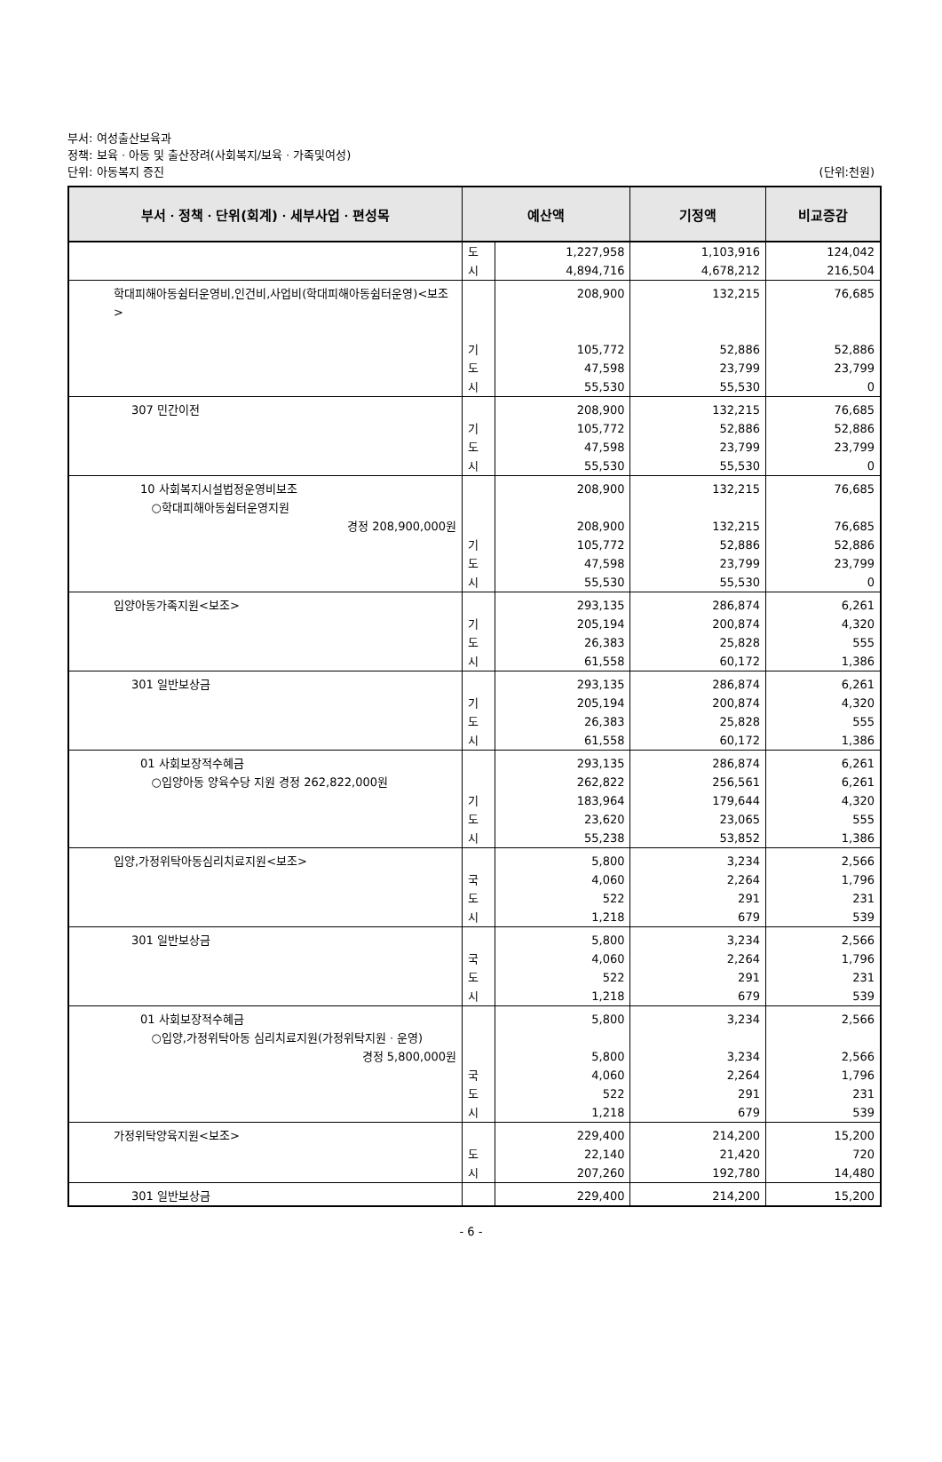부서: 여성출산보육과
정책: 보육ㆍ아동 및 출산장려(사회복지/보육ㆍ가족및여성)
단위: 아동복지 증진 (단위:천원)
| 부서ㆍ정책ㆍ단위(회계)ㆍ세부사업ㆍ편성목 | 예산액 | | 기정액 | 비교증감 |
| --- | --- | --- | --- | --- |
| | 도 시 | 1,227,958 4,894,716 | 1,103,916 4,678,212 | 124,042 216,504 |
| 학대피해아동쉼터운영비,인건비,사업비(학대피해아동쉼터운영)<보조> | 기 도 시 | 208,900 105,772 47,598 55,530 | 132,215 52,886 23,799 55,530 | 76,685 52,886 23,799 0 |
| 307 민간이전 | 기 도 시 | 208,900 105,772 47,598 55,530 | 132,215 52,886 23,799 55,530 | 76,685 52,886 23,799 0 |
| 10 사회복지시설법정운영비보조 ○학대피해아동쉼터운영지원 경정 208,900,000원 | 기 도 시 | 208,900 208,900 105,772 47,598 55,530 | 132,215 132,215 52,886 23,799 55,530 | 76,685 76,685 52,886 23,799 0 |
| 입양아동가족지원<보조> | 기 도 시 | 293,135 205,194 26,383 61,558 | 286,874 200,874 25,828 60,172 | 6,261 4,320 555 1,386 |
| 301 일반보상금 | 기 도 시 | 293,135 205,194 26,383 61,558 | 286,874 200,874 25,828 60,172 | 6,261 4,320 555 1,386 |
| 01 사회보장적수혜금 ○입양아동 양육수당 지원 경정 262,822,000원 | 기 도 시 | 293,135 262,822 183,964 23,620 55,238 | 286,874 256,561 179,644 23,065 53,852 | 6,261 6,261 4,320 555 1,386 |
| 입양,가정위탁아동심리치료지원<보조> | 국 도 시 | 5,800 4,060 522 1,218 | 3,234 2,264 291 679 | 2,566 1,796 231 539 |
| 301 일반보상금 | 국 도 시 | 5,800 4,060 522 1,218 | 3,234 2,264 291 679 | 2,566 1,796 231 539 |
| 01 사회보장적수혜금 ○입양,가정위탁아동 심리치료지원(가정위탁지원ㆍ운영) 경정 5,800,000원 | 국 도 시 | 5,800 5,800 4,060 522 1,218 | 3,234 3,234 2,264 291 679 | 2,566 2,566 1,796 231 539 |
| 가정위탁양육지원<보조> | 도 시 | 229,400 22,140 207,260 | 214,200 21,420 192,780 | 15,200 720 14,480 |
| 301 일반보상금 | | 229,400 | 214,200 | 15,200 |
- 6 -